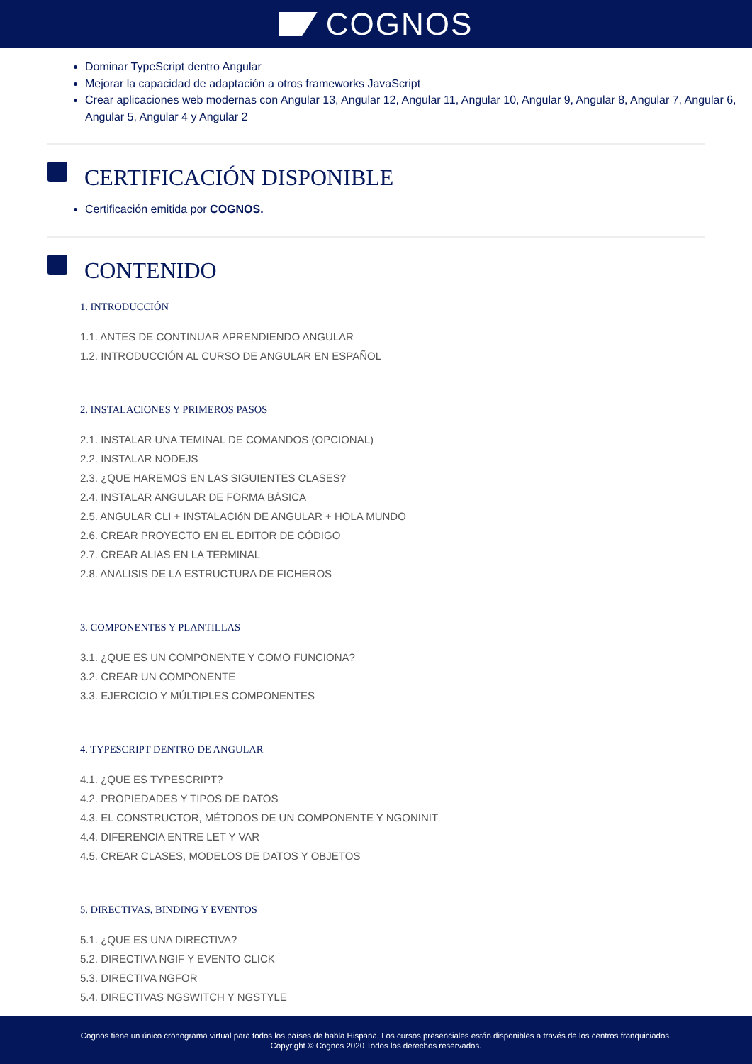COGNOS
Dominar TypeScript dentro Angular
Mejorar la capacidad de adaptación a otros frameworks JavaScript
Crear aplicaciones web modernas con Angular 13, Angular 12, Angular 11, Angular 10, Angular 9, Angular 8, Angular 7, Angular 6, Angular 5, Angular 4 y Angular 2
CERTIFICACIÓN DISPONIBLE
Certificación emitida por COGNOS.
CONTENIDO
1. INTRODUCCIÓN
1.1. ANTES DE CONTINUAR APRENDIENDO ANGULAR
1.2. INTRODUCCIÓN AL CURSO DE ANGULAR EN ESPAÑOL
2. INSTALACIONES Y PRIMEROS PASOS
2.1. INSTALAR UNA TEMINAL DE COMANDOS (OPCIONAL)
2.2. INSTALAR NODEJS
2.3. ¿QUE HAREMOS EN LAS SIGUIENTES CLASES?
2.4. INSTALAR ANGULAR DE FORMA BÁSICA
2.5. ANGULAR CLI + INSTALACIóN DE ANGULAR + HOLA MUNDO
2.6. CREAR PROYECTO EN EL EDITOR DE CÓDIGO
2.7. CREAR ALIAS EN LA TERMINAL
2.8. ANALISIS DE LA ESTRUCTURA DE FICHEROS
3. COMPONENTES Y PLANTILLAS
3.1. ¿QUE ES UN COMPONENTE Y COMO FUNCIONA?
3.2. CREAR UN COMPONENTE
3.3. EJERCICIO Y MÚLTIPLES COMPONENTES
4. TYPESCRIPT DENTRO DE ANGULAR
4.1. ¿QUE ES TYPESCRIPT?
4.2. PROPIEDADES Y TIPOS DE DATOS
4.3. EL CONSTRUCTOR, MÉTODOS DE UN COMPONENTE Y NGONINIT
4.4. DIFERENCIA ENTRE LET Y VAR
4.5. CREAR CLASES, MODELOS DE DATOS Y OBJETOS
5. DIRECTIVAS, BINDING Y EVENTOS
5.1. ¿QUE ES UNA DIRECTIVA?
5.2. DIRECTIVA NGIF Y EVENTO CLICK
5.3. DIRECTIVA NGFOR
5.4. DIRECTIVAS NGSWITCH Y NGSTYLE
Cognos tiene un único cronograma virtual para todos los países de habla Hispana. Los cursos presenciales están disponibles a través de los centros franquiciados.
Copyright © Cognos 2020 Todos los derechos reservados.